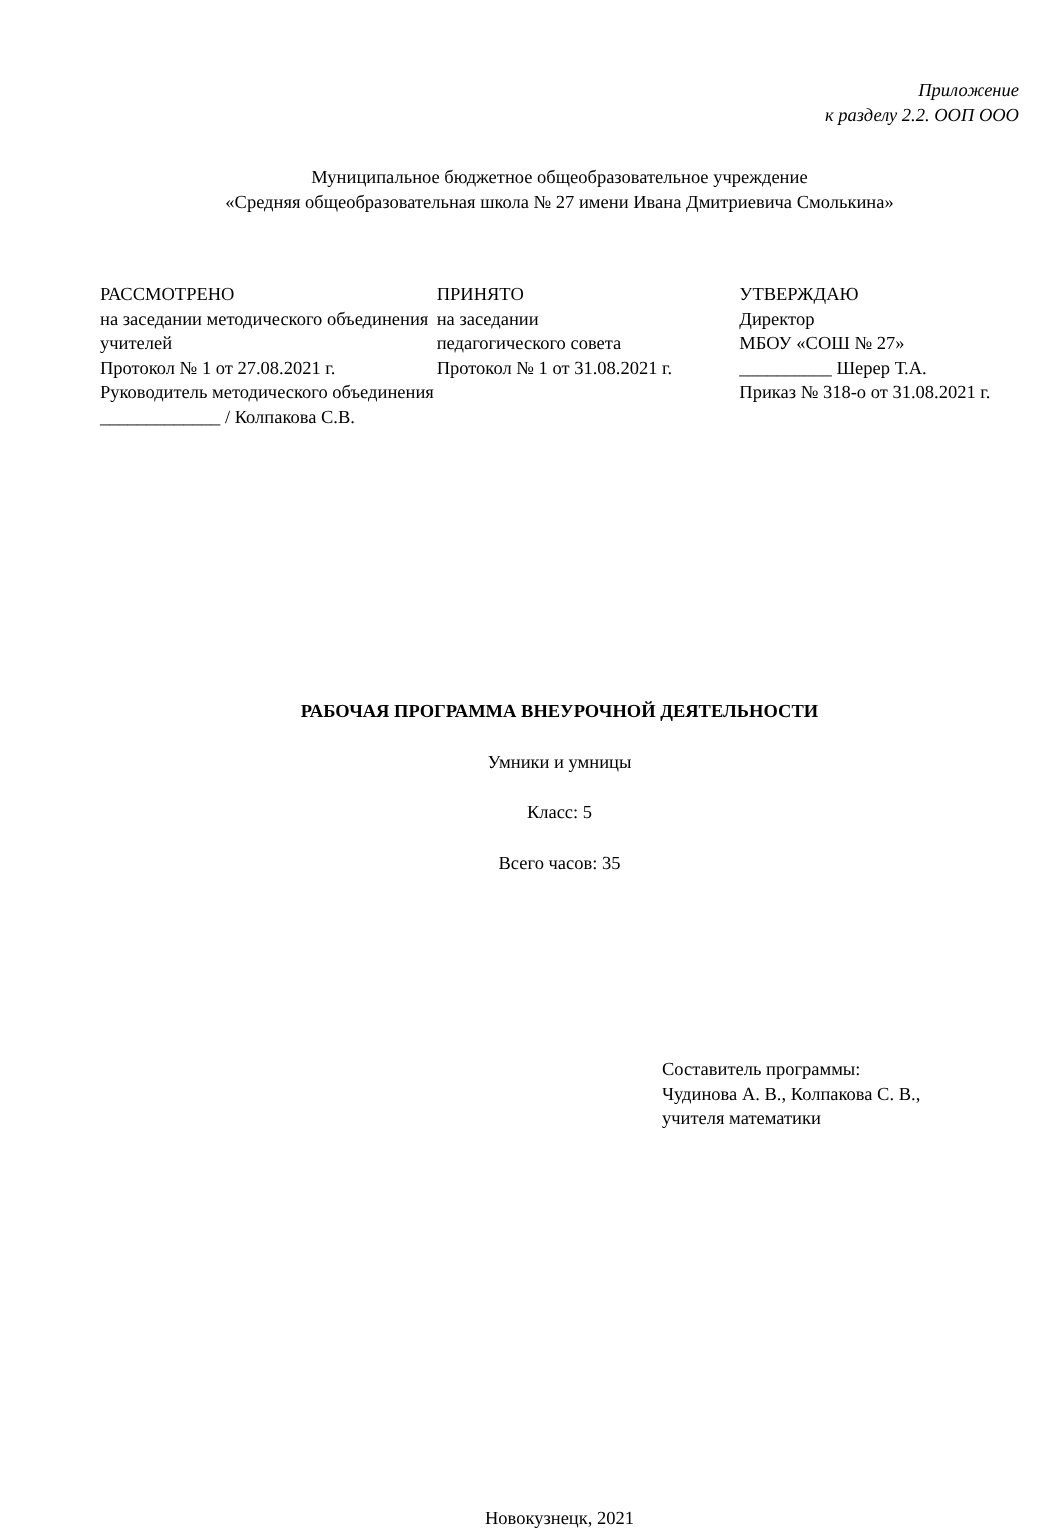Приложение
к разделу 2.2. ООП ООО
Муниципальное бюджетное общеобразовательное учреждение
«Средняя общеобразовательная школа № 27 имени Ивана Дмитриевича Смолькина»
РАССМОТРЕНО
на заседании методического объединения учителей
Протокол № 1 от 27.08.2021 г.
Руководитель методического объединения
_____________ / Колпакова С.В.
ПРИНЯТО
на заседании
педагогического совета
Протокол № 1 от 31.08.2021 г.
УТВЕРЖДАЮ
Директор
МБОУ «СОШ № 27»
__________ Шерер Т.А.
Приказ № 318-о от 31.08.2021 г.
РАБОЧАЯ ПРОГРАММА ВНЕУРОЧНОЙ ДЕЯТЕЛЬНОСТИ
Умники и умницы
Класс: 5
Всего часов: 35
Составитель программы:
Чудинова А. В., Колпакова С. В.,
учителя математики
Новокузнецк, 2021